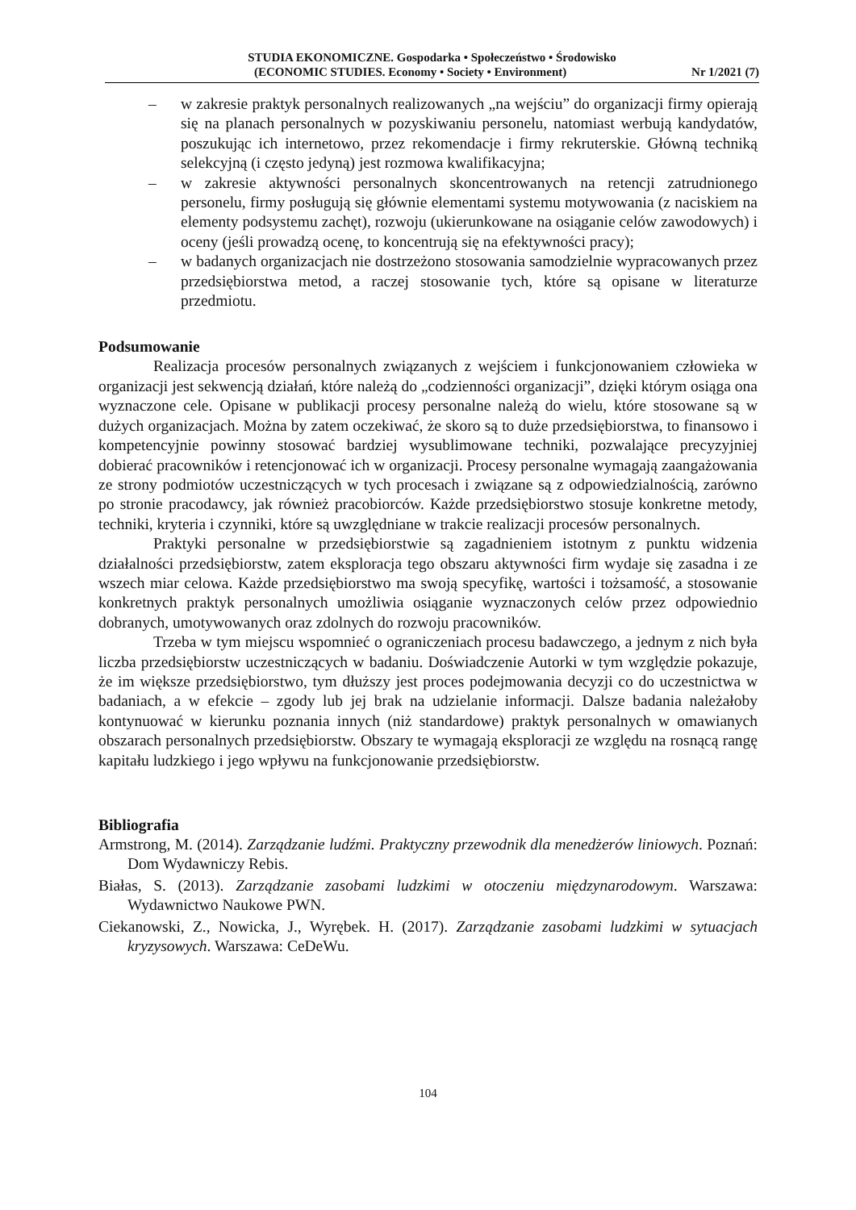STUDIA EKONOMICZNE. Gospodarka • Społeczeństwo • Środowisko
(ECONOMIC STUDIES. Economy • Society • Environment) Nr 1/2021 (7)
– w zakresie praktyk personalnych realizowanych „na wejściu” do organizacji firmy opierają się na planach personalnych w pozyskiwaniu personelu, natomiast werbują kandydatów, poszukując ich internetowo, przez rekomendacje i firmy rekruterskie. Główną techniką selekcyjną (i często jedyną) jest rozmowa kwalifikacyjna;
– w zakresie aktywności personalnych skoncentrowanych na retencji zatrudnionego personelu, firmy posługują się głównie elementami systemu motywowania (z naciskiem na elementy podsystemu zachęt), rozwoju (ukierunkowane na osiąganie celów zawodowych) i oceny (jeśli prowadzą ocenę, to koncentrują się na efektywności pracy);
– w badanych organizacjach nie dostrzeżono stosowania samodzielnie wypracowanych przez przedsiębiorstwa metod, a raczej stosowanie tych, które są opisane w literaturze przedmiotu.
Podsumowanie
Realizacja procesów personalnych związanych z wejściem i funkcjonowaniem człowieka w organizacji jest sekwencją działań, które należą do „codzienności organizacji”, dzięki którym osiąga ona wyznaczone cele. Opisane w publikacji procesy personalne należą do wielu, które stosowane są w dużych organizacjach. Można by zatem oczekiwać, że skoro są to duże przedsiębiorstwa, to finansowo i kompetencyjnie powinny stosować bardziej wysublimowane techniki, pozwalające precyzyjniej dobierać pracowników i retencjonować ich w organizacji. Procesy personalne wymagają zaangażowania ze strony podmiotów uczestniczących w tych procesach i związane są z odpowiedzialnością, zarówno po stronie pracodawcy, jak również pracobiorców. Każde przedsiębiorstwo stosuje konkretne metody, techniki, kryteria i czynniki, które są uwzględniane w trakcie realizacji procesów personalnych.
Praktyki personalne w przedsiębiorstwie są zagadnieniem istotnym z punktu widzenia działalności przedsiębiorstw, zatem eksploracja tego obszaru aktywności firm wydaje się zasadna i ze wszech miar celowa. Każde przedsiębiorstwo ma swoją specyfikę, wartości i tożsamość, a stosowanie konkretnych praktyk personalnych umożliwia osiąganie wyznaczonych celów przez odpowiednio dobranych, umotywowanych oraz zdolnych do rozwoju pracowników.
Trzeba w tym miejscu wspomnieć o ograniczeniach procesu badawczego, a jednym z nich była liczba przedsiębiorstw uczestniczących w badaniu. Doświadczenie Autorki w tym względzie pokazuje, że im większe przedsiębiorstwo, tym dłuższy jest proces podejmowania decyzji co do uczestnictwa w badaniach, a w efekcie – zgody lub jej brak na udzielanie informacji. Dalsze badania należałoby kontynuować w kierunku poznania innych (niż standardowe) praktyk personalnych w omawianych obszarach personalnych przedsiębiorstw. Obszary te wymagają eksploracji ze względu na rosnącą rangę kapitału ludzkiego i jego wpływu na funkcjonowanie przedsiębiorstw.
Bibliografia
Armstrong, M. (2014). Zarządzanie ludźmi. Praktyczny przewodnik dla menedżerów liniowych. Poznań: Dom Wydawniczy Rebis.
Białas, S. (2013). Zarządzanie zasobami ludzkimi w otoczeniu międzynarodowym. Warszawa: Wydawnictwo Naukowe PWN.
Ciekanowski, Z., Nowicka, J., Wyrębek. H. (2017). Zarządzanie zasobami ludzkimi w sytuacjach kryzysowych. Warszawa: CeDeWu.
104